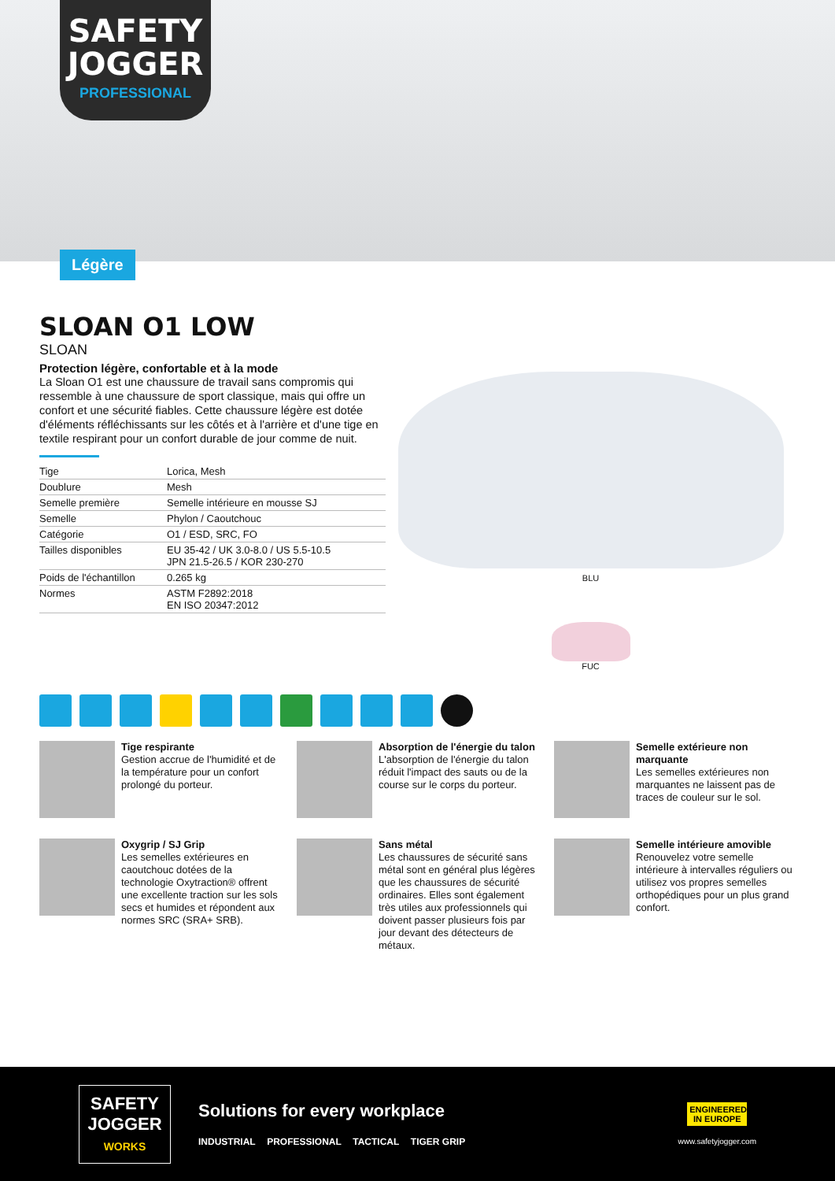SAFETY
JOGGER
PROFESSIONAL
Légère
SLOAN O1 LOW
SLOAN
Protection légère, confortable et à la mode
La Sloan O1 est une chaussure de travail sans compromis qui ressemble à une chaussure de sport classique, mais qui offre un confort et une sécurité fiables. Cette chaussure légère est dotée d'éléments réfléchissants sur les côtés et à l'arrière et d'une tige en textile respirant pour un confort durable de jour comme de nuit.
| Tige | Lorica, Mesh |
| Doublure | Mesh |
| Semelle première | Semelle intérieure en mousse SJ |
| Semelle | Phylon / Caoutchouc |
| Catégorie | O1 / ESD, SRC, FO |
| Tailles disponibles | EU 35-42 / UK 3.0-8.0 / US 5.5-10.5 JPN 21.5-26.5 / KOR 230-270 |
| Poids de l'échantillon | 0.265 kg |
| Normes | ASTM F2892:2018 EN ISO 20347:2012 |
BLU
FUC
Tige respirante
Gestion accrue de l'humidité et de la température pour un confort prolongé du porteur.
Absorption de l'énergie du talon
L'absorption de l'énergie du talon réduit l'impact des sauts ou de la course sur le corps du porteur.
Semelle extérieure non marquante
Les semelles extérieures non marquantes ne laissent pas de traces de couleur sur le sol.
Oxygrip / SJ Grip
Les semelles extérieures en caoutchouc dotées de la technologie Oxytraction® offrent une excellente traction sur les sols secs et humides et répondent aux normes SRC (SRA+ SRB).
Sans métal
Les chaussures de sécurité sans métal sont en général plus légères que les chaussures de sécurité ordinaires. Elles sont également très utiles aux professionnels qui doivent passer plusieurs fois par jour devant des détecteurs de métaux.
Semelle intérieure amovible
Renouvelez votre semelle intérieure à intervalles réguliers ou utilisez vos propres semelles orthopédiques pour un plus grand confort.
SAFETY
JOGGER
WORKS
Solutions for every workplace
INDUSTRIAL PROFESSIONAL TACTICAL TIGER GRIP
ENGINEERED IN EUROPE
www.safetyjogger.com